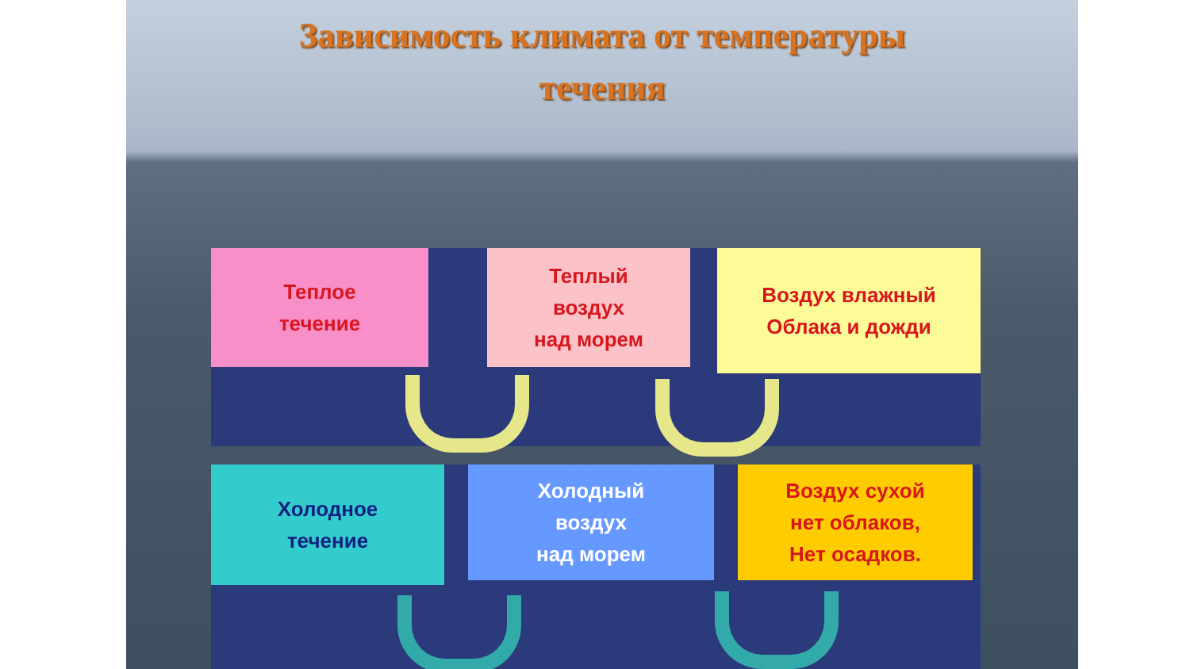Зависимость климата от температуры
течения
Теплое
течение
Теплый
воздух
над морем
Воздух влажный
Облака и дожди
Холодное
течение
Холодный
воздух
над морем
Воздух сухой
нет облаков,
Нет осадков.